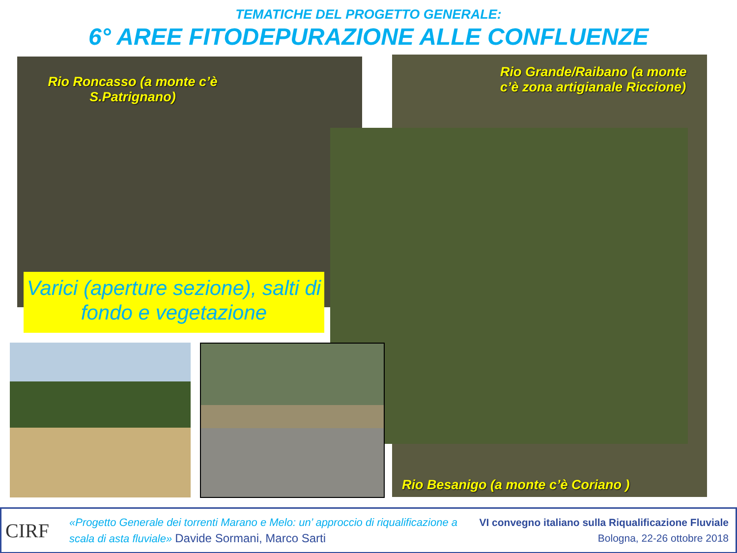TEMATICHE DEL PROGETTO GENERALE:
6° AREE FITODEPURAZIONE ALLE CONFLUENZE
Rio Roncasso (a monte c’è S.Patrignano)
Rio Grande/Raibano (a monte c’è zona artigianale Riccione)
Rio Besanigo (a monte c’è Coriano )
Varici (aperture sezione), salti di fondo e vegetazione
CIRF
«Progetto Generale dei torrenti Marano e Melo: un’ approccio di riqualificazione a scala di asta fluviale» Davide Sormani, Marco Sarti
VI convegno italiano sulla Riqualificazione Fluviale
Bologna, 22-26 ottobre 2018